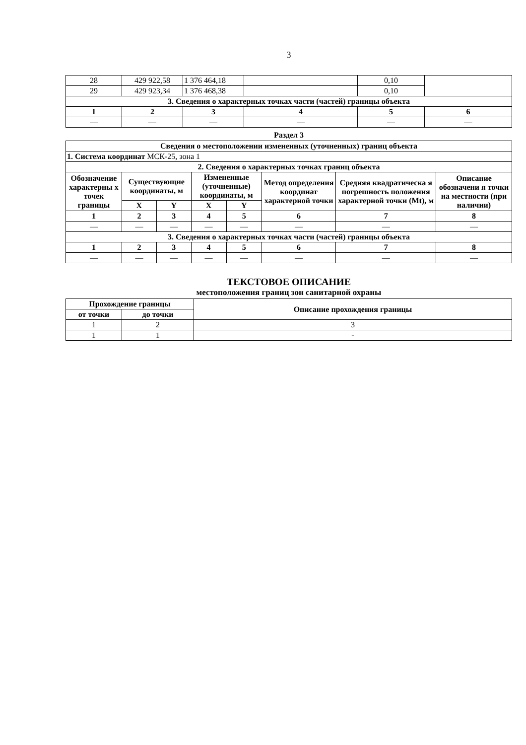3
| 28 | 429 922,58 | 1 376 464,18 | | 0,10 | |
| 29 | 429 923,34 | 1 376 468,38 | | 0,10 | |
| 3. Сведения о характерных точках части (частей) границы объекта | | | | | |
| 1 | 2 | 3 | 4 | 5 | 6 |
| — | — | — | — | — | — |
Раздел 3
| Сведения о местоположении измененных (уточненных) границ объекта | | | | | | | |
| 1. Система координат МСК-25, зона 1 | | | | | | | |
| 2. Сведения о характерных точках границ объекта | | | | | | | |
| Обозначение характерны х точек границы | Существующие координаты, м | | Измененные (уточненные) координаты, м | | Метод определения координат характерной точки | Средняя квадратическа я погрешность положения характерной точки (Mt), м | Описание обозначени я точки на местности (при наличии) |
| | X | Y | X | Y | | | |
| 1 | 2 | 3 | 4 | 5 | 6 | 7 | 8 |
| — | — | — | — | — | — | — | — |
| 3. Сведения о характерных точках части (частей) границы объекта | | | | | | | |
| 1 | 2 | 3 | 4 | 5 | 6 | 7 | 8 |
| — | — | — | — | — | — | — | — |
ТЕКСТОВОЕ ОПИСАНИЕ
местоположения границ зон санитарной охраны
| Прохождение границы | | Описание прохождения границы |
| --- | --- | --- |
| от точки | до точки | |
| 1 | 2 | 3 |
| 1 | 1 | - |